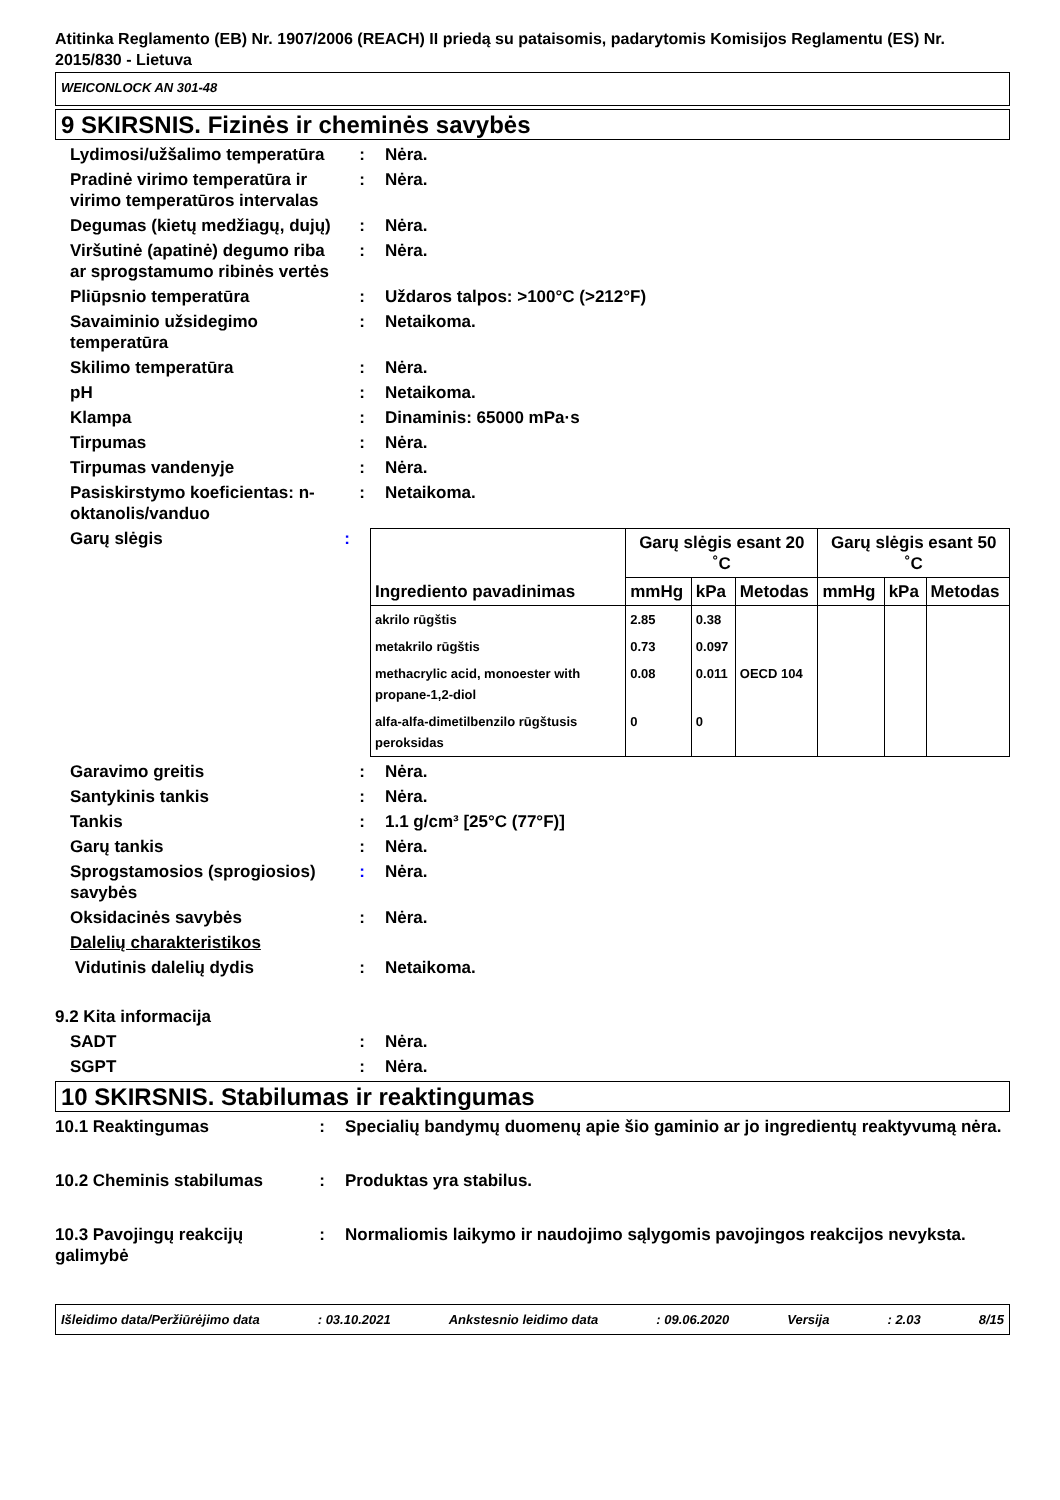Atitinka Reglamento (EB) Nr. 1907/2006 (REACH) II priedą su pataisomis, padarytomis Komisijos Reglamentu (ES) Nr. 2015/830 - Lietuva
WEICONLOCK AN 301-48
9 SKIRSNIS. Fizinės ir cheminės savybės
Lydimosi/užšalimo temperatūra
: Nėra.
Pradinė virimo temperatūra ir virimo temperatūros intervalas
: Nėra.
Degumas (kietų medžiagų, dujų)
: Nėra.
Viršutinė (apatinė) degumo riba ar sprogstamumo ribinės vertės
: Nėra.
Pliūpsnio temperatūra : Uždaros talpos: >100°C (>212°F)
Savaiminio užsidegimo temperatūra
: Netaikoma.
Skilimo temperatūra : Nėra.
pH : Netaikoma.
Klampa : Dinaminis: 65000 mPa·s
Tirpumas : Nėra.
Tirpumas vandenyje : Nėra.
Pasiskirstymo koeficientas: n-oktanolis/vanduo
: Netaikoma.
Garų slėgis :
| Ingrediento pavadinimas | Garų slėgis esant 20 ˚C | | | Garų slėgis esant 50 ˚C | | |
| --- | --- | --- | --- | --- | --- | --- |
| | mmHg | kPa | Metodas | mmHg | kPa | Metodas |
| akrilo rūgštis | 2.85 | 0.38 | | | | |
| metakrilo rūgštis | 0.73 | 0.097 | | | | |
| methacrylic acid, monoester with propane-1,2-diol | 0.08 | 0.011 | OECD 104 | | | |
| alfa-alfa-dimetilbenzilo rūgštusis peroksidas | 0 | 0 | | | | |
Garavimo greitis : Nėra.
Santykinis tankis : Nėra.
Tankis : 1.1 g/cm³ [25°C (77°F)]
Garų tankis : Nėra.
Sprogstamosios (sprogiosios) savybės
: Nėra.
Oksidacinės savybės : Nėra.
Dalelių charakteristikos
Vidutinis dalelių dydis : Netaikoma.
9.2 Kita informacija
SADT : Nėra.
SGPT : Nėra.
10 SKIRSNIS. Stabilumas ir reaktingumas
10.1 Reaktingumas : Specialių bandymų duomenų apie šio gaminio ar jo ingredientų reaktyvumą nėra.
10.2 Cheminis stabilumas : Produktas yra stabilus.
10.3 Pavojingų reakcijų galimybė
: Normaliomis laikymo ir naudojimo sąlygomis pavojingos reakcijos nevyksta.
Išleidimo data/Peržiūrėjimo data: 03.10.2021 Ankstesnio leidimo data: 09.06.2020 Versija: 2.03 8/15